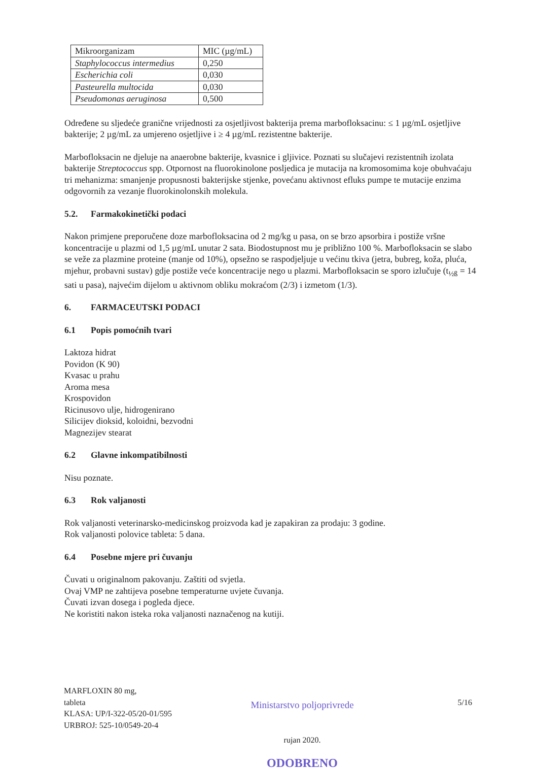| Mikroorganizam | MIC (µg/mL) |
| Staphylococcus intermedius | 0,250 |
| Escherichia coli | 0,030 |
| Pasteurella multocida | 0,030 |
| Pseudomonas aeruginosa | 0,500 |
Određene su sljedeće granične vrijednosti za osjetljivost bakterija prema marbofloksacinu: ≤ 1 µg/mL osjetljive bakterije; 2 µg/mL za umjereno osjetljive i ≥ 4 µg/mL rezistentne bakterije.
Marbofloksacin ne djeluje na anaerobne bakterije, kvasnice i gljivice. Poznati su slučajevi rezistentnih izolata bakterije Streptococcus spp. Otpornost na fluorokinolone posljedica je mutacija na kromosomima koje obuhvaćaju tri mehanizma: smanjenje propusnosti bakterijske stjenke, povećanu aktivnost efluks pumpe te mutacije enzima odgovornih za vezanje fluorokinolonskih molekula.
5.2. Farmakokinetički podaci
Nakon primjene preporučene doze marbofloksacina od 2 mg/kg u pasa, on se brzo apsorbira i postiže vršne koncentracije u plazmi od 1,5 µg/mL unutar 2 sata. Biodostupnost mu je približno 100 %. Marbofloksacin se slabo se veže za plazmine proteine (manje od 10%), opsežno se raspodjeljuje u većinu tkiva (jetra, bubreg, koža, pluća, mjehur, probavni sustav) gdje postiže veće koncentracije nego u plazmi. Marbofloksacin se sporo izlučuje (t<sub>½ß</sub> = 14 sati u pasa), najvećim dijelom u aktivnom obliku mokraćom (2/3) i izmetom (1/3).
6. FARMACEUTSKI PODACI
6.1 Popis pomoćnih tvari
Laktoza hidrat
Povidon (K 90)
Kvasac u prahu
Aroma mesa
Krospovidon
Ricinusovo ulje, hidrogenirano
Silicijev dioksid, koloidni, bezvodni
Magnezijev stearat
6.2 Glavne inkompatibilnosti
Nisu poznate.
6.3 Rok valjanosti
Rok valjanosti veterinarsko-medicinskog proizvoda kad je zapakiran za prodaju: 3 godine.
Rok valjanosti polovice tableta: 5 dana.
6.4 Posebne mjere pri čuvanju
Čuvati u originalnom pakovanju. Zaštiti od svjetla.
Ovaj VMP ne zahtijeva posebne temperaturne uvjete čuvanja.
Čuvati izvan dosega i pogleda djece.
Ne koristiti nakon isteka roka valjanosti naznačenog na kutiji.
MARFLOXIN 80 mg,
tableta
KLASA: UP/I-322-05/20-01/595
URBROJ: 525-10/0549-20-4
Ministarstvo poljoprivrede
rujan 2020.
ODOBRENO
5/16